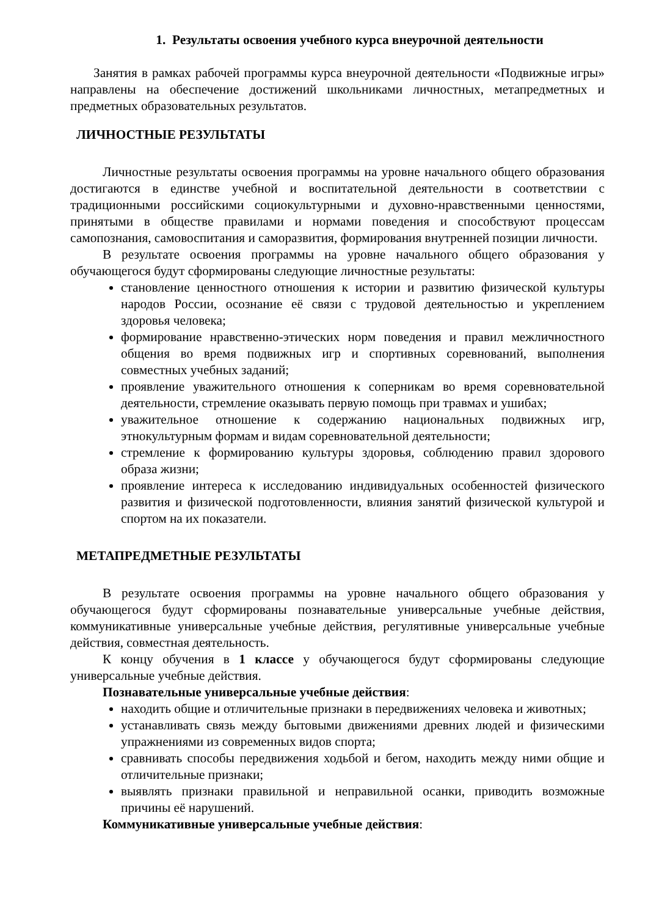1. Результаты освоения учебного курса внеурочной деятельности
Занятия в рамках рабочей программы курса внеурочной деятельности «Подвижные игры» направлены на обеспечение достижений школьниками личностных, метапредметных и предметных образовательных результатов.
ЛИЧНОСТНЫЕ РЕЗУЛЬТАТЫ
Личностные результаты освоения программы на уровне начального общего образования достигаются в единстве учебной и воспитательной деятельности в соответствии с традиционными российскими социокультурными и духовно-нравственными ценностями, принятыми в обществе правилами и нормами поведения и способствуют процессам самопознания, самовоспитания и саморазвития, формирования внутренней позиции личности.
В результате освоения программы на уровне начального общего образования у обучающегося будут сформированы следующие личностные результаты:
становление ценностного отношения к истории и развитию физической культуры народов России, осознание её связи с трудовой деятельностью и укреплением здоровья человека;
формирование нравственно-этических норм поведения и правил межличностного общения во время подвижных игр и спортивных соревнований, выполнения совместных учебных заданий;
проявление уважительного отношения к соперникам во время соревновательной деятельности, стремление оказывать первую помощь при травмах и ушибах;
уважительное отношение к содержанию национальных подвижных игр, этнокультурным формам и видам соревновательной деятельности;
стремление к формированию культуры здоровья, соблюдению правил здорового образа жизни;
проявление интереса к исследованию индивидуальных особенностей физического развития и физической подготовленности, влияния занятий физической культурой и спортом на их показатели.
МЕТАПРЕДМЕТНЫЕ РЕЗУЛЬТАТЫ
В результате освоения программы на уровне начального общего образования у обучающегося будут сформированы познавательные универсальные учебные действия, коммуникативные универсальные учебные действия, регулятивные универсальные учебные действия, совместная деятельность.
К концу обучения в 1 классе у обучающегося будут сформированы следующие универсальные учебные действия.
Познавательные универсальные учебные действия:
находить общие и отличительные признаки в передвижениях человека и животных;
устанавливать связь между бытовыми движениями древних людей и физическими упражнениями из современных видов спорта;
сравнивать способы передвижения ходьбой и бегом, находить между ними общие и отличительные признаки;
выявлять признаки правильной и неправильной осанки, приводить возможные причины её нарушений.
Коммуникативные универсальные учебные действия: